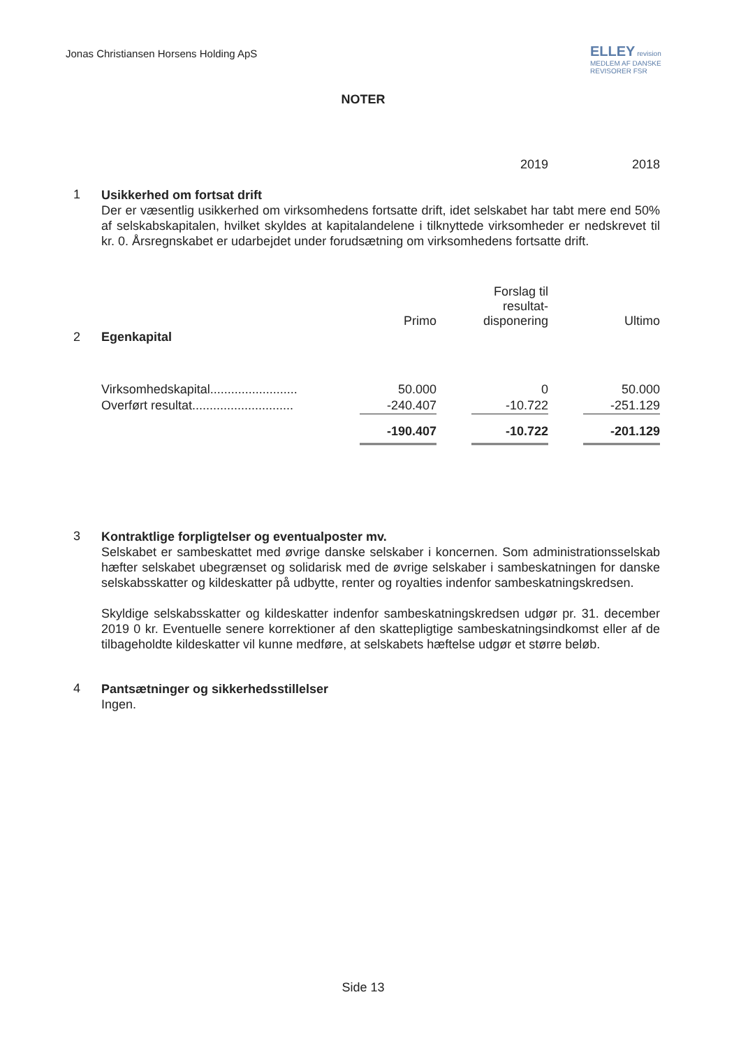Jonas Christiansen Horsens Holding ApS
ELLEY revision
MEDLEM AF DANSKE REVISORER FSR
NOTER
2019 2018
1
Usikkerhed om fortsat drift
Der er væsentlig usikkerhed om virksomhedens fortsatte drift, idet selskabet har tabt mere end 50% af selskabskapitalen, hvilket skyldes at kapitalandelene i tilknyttede virksomheder er nedskrevet til kr. 0. Årsregnskabet er udarbejdet under forudsætning om virksomhedens fortsatte drift.
| | | Primo | | Forslag til resultat-disponering | | Ultimo |
| 2 | Egenkapital | | | | | |
| | Virksomhedskapital......................... | 50.000 | | 0 | | 50.000 |
| | Overført resultat............................. | -240.407 | | -10.722 | | -251.129 |
| | | -190.407 | | -10.722 | | -201.129 |
3
Kontraktlige forpligtelser og eventualposter mv.
Selskabet er sambeskattet med øvrige danske selskaber i koncernen. Som administrationsselskab hæfter selskabet ubegrænset og solidarisk med de øvrige selskaber i sambeskatningen for danske selskabsskatter og kildeskatter på udbytte, renter og royalties indenfor sambeskatningskredsen.
Skyldige selskabsskatter og kildeskatter indenfor sambeskatningskredsen udgør pr. 31. december 2019 0 kr. Eventuelle senere korrektioner af den skattepligtige sambeskatningsindkomst eller af de tilbageholdte kildeskatter vil kunne medføre, at selskabets hæftelse udgør et større beløb.
4
Pantsætninger og sikkerhedsstillelser
Ingen.
Side 13